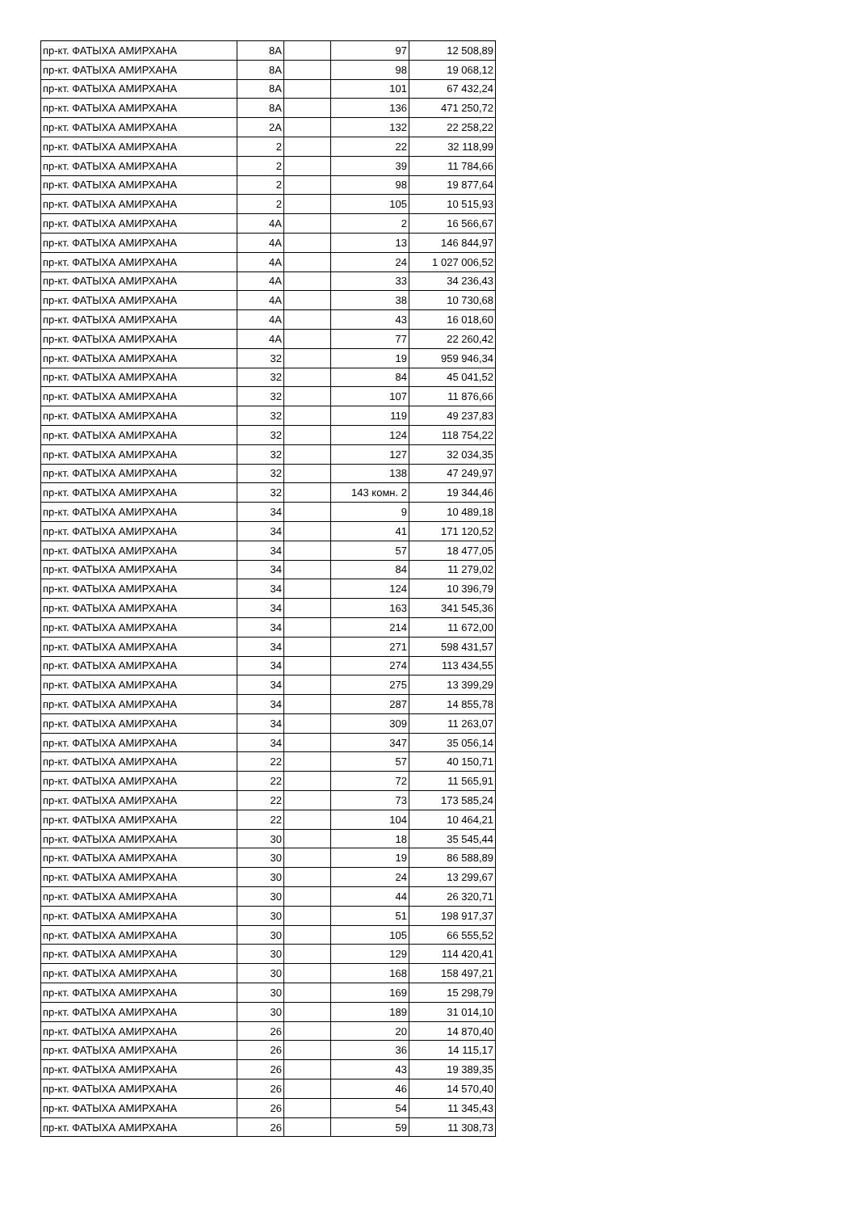| пр-кт. ФАТЫХА АМИРХАНА | 8А | | 97 | 12 508,89 |
| пр-кт. ФАТЫХА АМИРХАНА | 8А | | 98 | 19 068,12 |
| пр-кт. ФАТЫХА АМИРХАНА | 8А | | 101 | 67 432,24 |
| пр-кт. ФАТЫХА АМИРХАНА | 8А | | 136 | 471 250,72 |
| пр-кт. ФАТЫХА АМИРХАНА | 2А | | 132 | 22 258,22 |
| пр-кт. ФАТЫХА АМИРХАНА | 2 | | 22 | 32 118,99 |
| пр-кт. ФАТЫХА АМИРХАНА | 2 | | 39 | 11 784,66 |
| пр-кт. ФАТЫХА АМИРХАНА | 2 | | 98 | 19 877,64 |
| пр-кт. ФАТЫХА АМИРХАНА | 2 | | 105 | 10 515,93 |
| пр-кт. ФАТЫХА АМИРХАНА | 4А | | 2 | 16 566,67 |
| пр-кт. ФАТЫХА АМИРХАНА | 4А | | 13 | 146 844,97 |
| пр-кт. ФАТЫХА АМИРХАНА | 4А | | 24 | 1 027 006,52 |
| пр-кт. ФАТЫХА АМИРХАНА | 4А | | 33 | 34 236,43 |
| пр-кт. ФАТЫХА АМИРХАНА | 4А | | 38 | 10 730,68 |
| пр-кт. ФАТЫХА АМИРХАНА | 4А | | 43 | 16 018,60 |
| пр-кт. ФАТЫХА АМИРХАНА | 4А | | 77 | 22 260,42 |
| пр-кт. ФАТЫХА АМИРХАНА | 32 | | 19 | 959 946,34 |
| пр-кт. ФАТЫХА АМИРХАНА | 32 | | 84 | 45 041,52 |
| пр-кт. ФАТЫХА АМИРХАНА | 32 | | 107 | 11 876,66 |
| пр-кт. ФАТЫХА АМИРХАНА | 32 | | 119 | 49 237,83 |
| пр-кт. ФАТЫХА АМИРХАНА | 32 | | 124 | 118 754,22 |
| пр-кт. ФАТЫХА АМИРХАНА | 32 | | 127 | 32 034,35 |
| пр-кт. ФАТЫХА АМИРХАНА | 32 | | 138 | 47 249,97 |
| пр-кт. ФАТЫХА АМИРХАНА | 32 | | 143 комн. 2 | 19 344,46 |
| пр-кт. ФАТЫХА АМИРХАНА | 34 | | 9 | 10 489,18 |
| пр-кт. ФАТЫХА АМИРХАНА | 34 | | 41 | 171 120,52 |
| пр-кт. ФАТЫХА АМИРХАНА | 34 | | 57 | 18 477,05 |
| пр-кт. ФАТЫХА АМИРХАНА | 34 | | 84 | 11 279,02 |
| пр-кт. ФАТЫХА АМИРХАНА | 34 | | 124 | 10 396,79 |
| пр-кт. ФАТЫХА АМИРХАНА | 34 | | 163 | 341 545,36 |
| пр-кт. ФАТЫХА АМИРХАНА | 34 | | 214 | 11 672,00 |
| пр-кт. ФАТЫХА АМИРХАНА | 34 | | 271 | 598 431,57 |
| пр-кт. ФАТЫХА АМИРХАНА | 34 | | 274 | 113 434,55 |
| пр-кт. ФАТЫХА АМИРХАНА | 34 | | 275 | 13 399,29 |
| пр-кт. ФАТЫХА АМИРХАНА | 34 | | 287 | 14 855,78 |
| пр-кт. ФАТЫХА АМИРХАНА | 34 | | 309 | 11 263,07 |
| пр-кт. ФАТЫХА АМИРХАНА | 34 | | 347 | 35 056,14 |
| пр-кт. ФАТЫХА АМИРХАНА | 22 | | 57 | 40 150,71 |
| пр-кт. ФАТЫХА АМИРХАНА | 22 | | 72 | 11 565,91 |
| пр-кт. ФАТЫХА АМИРХАНА | 22 | | 73 | 173 585,24 |
| пр-кт. ФАТЫХА АМИРХАНА | 22 | | 104 | 10 464,21 |
| пр-кт. ФАТЫХА АМИРХАНА | 30 | | 18 | 35 545,44 |
| пр-кт. ФАТЫХА АМИРХАНА | 30 | | 19 | 86 588,89 |
| пр-кт. ФАТЫХА АМИРХАНА | 30 | | 24 | 13 299,67 |
| пр-кт. ФАТЫХА АМИРХАНА | 30 | | 44 | 26 320,71 |
| пр-кт. ФАТЫХА АМИРХАНА | 30 | | 51 | 198 917,37 |
| пр-кт. ФАТЫХА АМИРХАНА | 30 | | 105 | 66 555,52 |
| пр-кт. ФАТЫХА АМИРХАНА | 30 | | 129 | 114 420,41 |
| пр-кт. ФАТЫХА АМИРХАНА | 30 | | 168 | 158 497,21 |
| пр-кт. ФАТЫХА АМИРХАНА | 30 | | 169 | 15 298,79 |
| пр-кт. ФАТЫХА АМИРХАНА | 30 | | 189 | 31 014,10 |
| пр-кт. ФАТЫХА АМИРХАНА | 26 | | 20 | 14 870,40 |
| пр-кт. ФАТЫХА АМИРХАНА | 26 | | 36 | 14 115,17 |
| пр-кт. ФАТЫХА АМИРХАНА | 26 | | 43 | 19 389,35 |
| пр-кт. ФАТЫХА АМИРХАНА | 26 | | 46 | 14 570,40 |
| пр-кт. ФАТЫХА АМИРХАНА | 26 | | 54 | 11 345,43 |
| пр-кт. ФАТЫХА АМИРХАНА | 26 | | 59 | 11 308,73 |